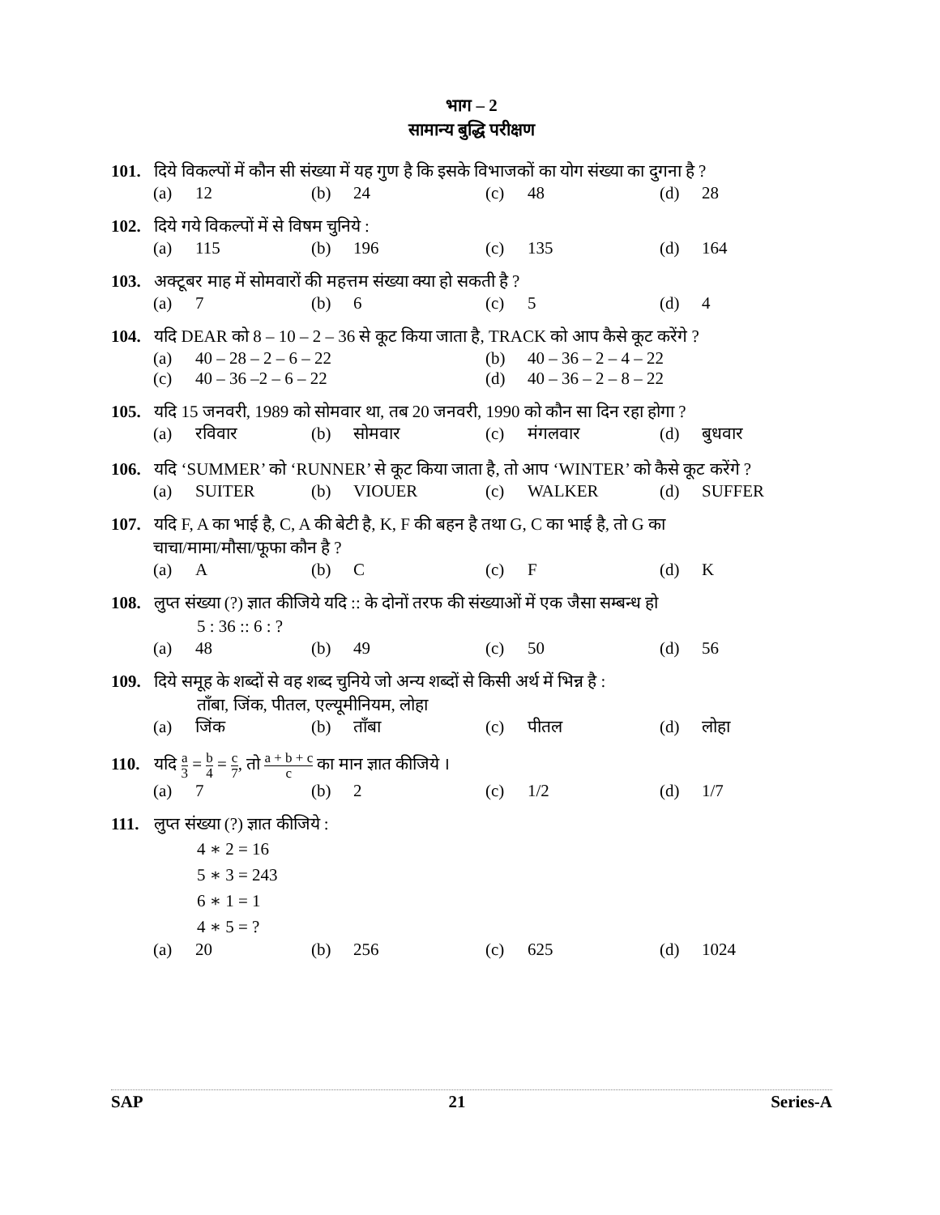भाग – 2
सामान्य बुद्धि परीक्षण
101. दिये विकल्पों में कौन सी संख्या में यह गुण है कि इसके विभाजकों का योग संख्या का दुगना है ?
(a) 12
(b) 24
(c) 48
(d) 28
102. दिये गये विकल्पों में से विषम चुनिये :
(a) 115
(b) 196
(c) 135
(d) 164
103. अक्टूबर माह में सोमवारों की महत्तम संख्या क्या हो सकती है ?
(a) 7
(b) 6
(c) 5
(d) 4
104. यदि DEAR को 8 – 10 – 2 – 36 से कूट किया जाता है, TRACK को आप कैसे कूट करेंगे ?
(a) 40 – 28 – 2 – 6 – 22
(b) 40 – 36 – 2 – 4 – 22
(c) 40 – 36 –2 – 6 – 22
(d) 40 – 36 – 2 – 8 – 22
105. यदि 15 जनवरी, 1989 को सोमवार था, तब 20 जनवरी, 1990 को कौन सा दिन रहा होगा ?
(a) रविवार
(b) सोमवार
(c) मंगलवार
(d) बुधवार
106. यदि ‘SUMMER’ को ‘RUNNER’ से कूट किया जाता है, तो आप ‘WINTER’ को कैसे कूट करेंगे ?
(a) SUITER
(b) VIOUER
(c) WALKER
(d) SUFFER
107. यदि F, A का भाई है, C, A की बेटी है, K, F की बहन है तथा G, C का भाई है, तो G का
चाचा/मामा/मौसा/फूफा कौन है ?
(a) A
(b) C
(c) F
(d) K
108. लुप्त संख्या (?) ज्ञात कीजिये यदि :: के दोनों तरफ की संख्याओं में एक जैसा सम्बन्ध हो
5 : 36 :: 6 : ?
(a) 48
(b) 49
(c) 50
(d) 56
109. दिये समूह के शब्दों से वह शब्द चुनिये जो अन्य शब्दों से किसी अर्थ में भिन्न है :
ताँबा, जिंक, पीतल, एल्यूमीनियम, लोहा
(a) जिंक
(b) ताँबा
(c) पीतल
(d) लोहा
110. यदि a 3 = b 4 = c 7, तो a + b + c c का मान ज्ञात कीजिये ।
(a) 7
(b) 2
(c) 1/2
(d) 1/7
111. लुप्त संख्या (?) ज्ञात कीजिये :
4 ∗ 2 = 16
5 ∗ 3 = 243
6 ∗ 1 = 1
4 ∗ 5 = ?
(a) 20
(b) 256
(c) 625
(d) 1024
SAP 21 Series-A